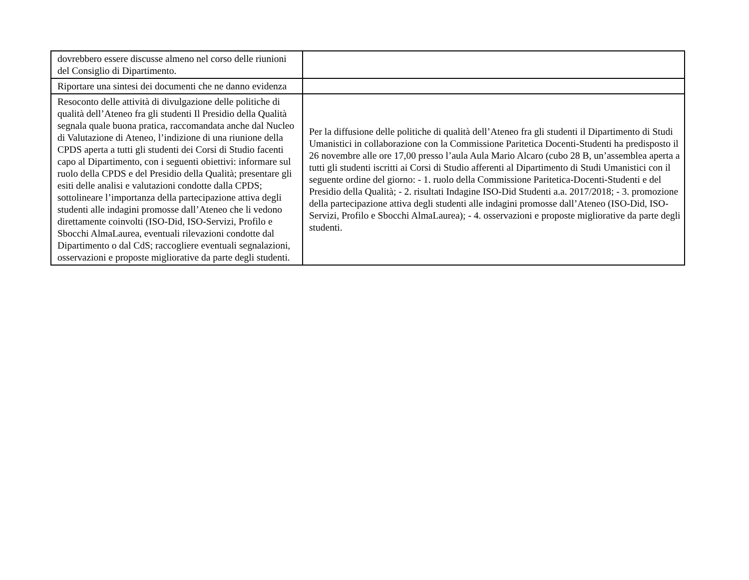| dovrebbero essere discusse almeno nel corso delle riunioni del Consiglio di Dipartimento. | |
| Riportare una sintesi dei documenti che ne danno evidenza | |
| Resoconto delle attività di divulgazione delle politiche di qualità dell’Ateneo fra gli studenti Il Presidio della Qualità segnala quale buona pratica, raccomandata anche dal Nucleo di Valutazione di Ateneo, l’indizione di una riunione della CPDS aperta a tutti gli studenti dei Corsi di Studio facenti capo al Dipartimento, con i seguenti obiettivi: informare sul ruolo della CPDS e del Presidio della Qualità; presentare gli esiti delle analisi e valutazioni condotte dalla CPDS; sottolineare l’importanza della partecipazione attiva degli studenti alle indagini promosse dall’Ateneo che li vedono direttamente coinvolti (ISO-Did, ISO-Servizi, Profilo e Sbocchi AlmaLaurea, eventuali rilevazioni condotte dal Dipartimento o dal CdS; raccogliere eventuali segnalazioni, osservazioni e proposte migliorative da parte degli studenti. | Per la diffusione delle politiche di qualità dell’Ateneo fra gli studenti il Dipartimento di Studi Umanistici in collaborazione con la Commissione Paritetica Docenti-Studenti ha predisposto il 26 novembre alle ore 17,00 presso l’aula Aula Mario Alcaro (cubo 28 B, un’assemblea aperta a tutti gli studenti iscritti ai Corsi di Studio afferenti al Dipartimento di Studi Umanistici con il seguente ordine del giorno: - 1. ruolo della Commissione Paritetica-Docenti-Studenti e del Presidio della Qualità; - 2. risultati Indagine ISO-Did Studenti a.a. 2017/2018; - 3. promozione della partecipazione attiva degli studenti alle indagini promosse dall’Ateneo (ISO-Did, ISO-Servizi, Profilo e Sbocchi AlmaLaurea); - 4. osservazioni e proposte migliorative da parte degli studenti. |